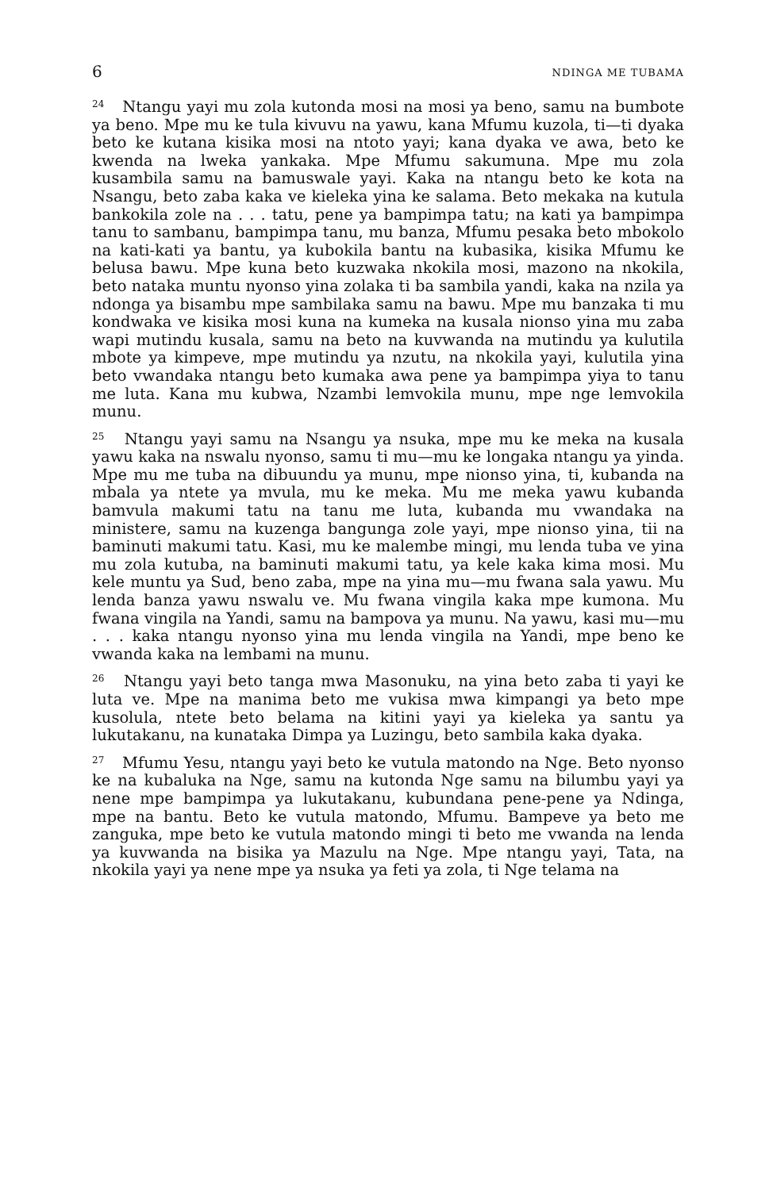6 NDINGA ME TUBAMA
<sup>24</sup> Ntangu yayi mu zola kutonda mosi na mosi ya beno, samu na bumbote ya beno. Mpe mu ke tula kivuvu na yawu, kana Mfumu kuzola, ti—ti dyaka beto ke kutana kisika mosi na ntoto yayi; kana dyaka ve awa, beto ke kwenda na lweka yankaka. Mpe Mfumu sakumuna. Mpe mu zola kusambila samu na bamuswale yayi. Kaka na ntangu beto ke kota na Nsangu, beto zaba kaka ve kieleka yina ke salama. Beto mekaka na kutula bankokila zole na . . . tatu, pene ya bampimpa tatu; na kati ya bampimpa tanu to sambanu, bampimpa tanu, mu banza, Mfumu pesaka beto mbokolo na kati-kati ya bantu, ya kubokila bantu na kubasika, kisika Mfumu ke belusa bawu. Mpe kuna beto kuzwaka nkokila mosi, mazono na nkokila, beto nataka muntu nyonso yina zolaka ti ba sambila yandi, kaka na nzila ya ndonga ya bisambu mpe sambilaka samu na bawu. Mpe mu banzaka ti mu kondwaka ve kisika mosi kuna na kumeka na kusala nionso yina mu zaba wapi mutindu kusala, samu na beto na kuvwanda na mutindu ya kulutila mbote ya kimpeve, mpe mutindu ya nzutu, na nkokila yayi, kulutila yina beto vwandaka ntangu beto kumaka awa pene ya bampimpa yiya to tanu me luta. Kana mu kubwa, Nzambi lemvokila munu, mpe nge lemvokila munu.
<sup>25</sup> Ntangu yayi samu na Nsangu ya nsuka, mpe mu ke meka na kusala yawu kaka na nswalu nyonso, samu ti mu—mu ke longaka ntangu ya yinda. Mpe mu me tuba na dibuundu ya munu, mpe nionso yina, ti, kubanda na mbala ya ntete ya mvula, mu ke meka. Mu me meka yawu kubanda bamvula makumi tatu na tanu me luta, kubanda mu vwandaka na ministere, samu na kuzenga bangunga zole yayi, mpe nionso yina, tii na baminuti makumi tatu. Kasi, mu ke malembe mingi, mu lenda tuba ve yina mu zola kutuba, na baminuti makumi tatu, ya kele kaka kima mosi. Mu kele muntu ya Sud, beno zaba, mpe na yina mu—mu fwana sala yawu. Mu lenda banza yawu nswalu ve. Mu fwana vingila kaka mpe kumona. Mu fwana vingila na Yandi, samu na bampova ya munu. Na yawu, kasi mu—mu . . . kaka ntangu nyonso yina mu lenda vingila na Yandi, mpe beno ke vwanda kaka na lembami na munu.
<sup>26</sup> Ntangu yayi beto tanga mwa Masonuku, na yina beto zaba ti yayi ke luta ve. Mpe na manima beto me vukisa mwa kimpangi ya beto mpe kusolula, ntete beto belama na kitini yayi ya kieleka ya santu ya lukutakanu, na kunataka Dimpa ya Luzingu, beto sambila kaka dyaka.
<sup>27</sup> Mfumu Yesu, ntangu yayi beto ke vutula matondo na Nge. Beto nyonso ke na kubaluka na Nge, samu na kutonda Nge samu na bilumbu yayi ya nene mpe bampimpa ya lukutakanu, kubundana pene-pene ya Ndinga, mpe na bantu. Beto ke vutula matondo, Mfumu. Bampeve ya beto me zanguka, mpe beto ke vutula matondo mingi ti beto me vwanda na lenda ya kuvwanda na bisika ya Mazulu na Nge. Mpe ntangu yayi, Tata, na nkokila yayi ya nene mpe ya nsuka ya feti ya zola, ti Nge telama na